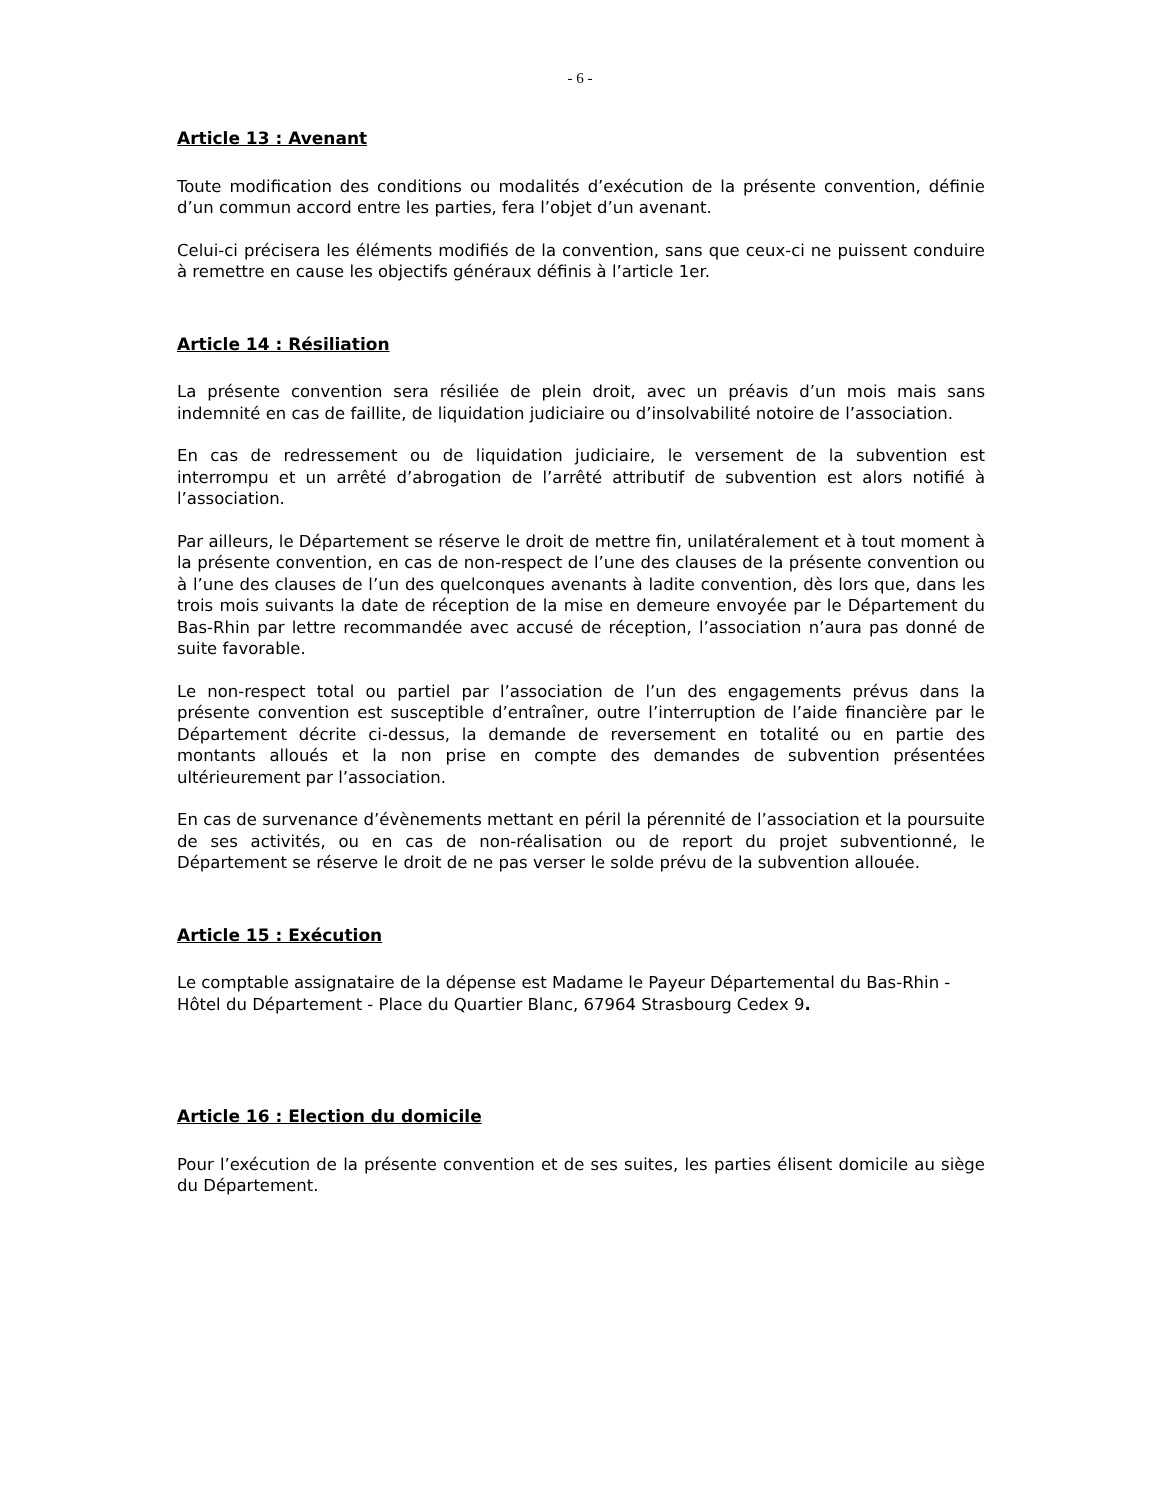- 6 -
Article 13 : Avenant
Toute modification des conditions ou modalités d’exécution de la présente convention, définie d’un commun accord entre les parties, fera l’objet d’un avenant.
Celui-ci précisera les éléments modifiés de la convention, sans que ceux-ci ne puissent conduire à remettre en cause les objectifs généraux définis à l’article 1er.
Article 14 : Résiliation
La présente convention sera résiliée de plein droit, avec un préavis d’un mois mais sans indemnité en cas de faillite, de liquidation judiciaire ou d’insolvabilité notoire de l’association.
En cas de redressement ou de liquidation judiciaire, le versement de la subvention est interrompu et un arrêté d’abrogation de l’arrêté attributif de subvention est alors notifié à l’association.
Par ailleurs, le Département se réserve le droit de mettre fin, unilatéralement et à tout moment à la présente convention, en cas de non-respect de l’une des clauses de la présente convention ou à l’une des clauses de l’un des quelconques avenants à ladite convention, dès lors que, dans les trois mois suivants la date de réception de la mise en demeure envoyée par le Département du Bas-Rhin par lettre recommandée avec accusé de réception, l’association n’aura pas donné de suite favorable.
Le non-respect total ou partiel par l’association de l’un des engagements prévus dans la présente convention est susceptible d’entraîner, outre l’interruption de l’aide financière par le Département décrite ci-dessus, la demande de reversement en totalité ou en partie des montants alloués et la non prise en compte des demandes de subvention présentées ultérieurement par l’association.
En cas de survenance d’évènements mettant en péril la pérennité de l’association et la poursuite de ses activités, ou en cas de non-réalisation ou de report du projet subventionné, le Département se réserve le droit de ne pas verser le solde prévu de la subvention allouée.
Article 15 : Exécution
Le comptable assignataire de la dépense est Madame le Payeur Départemental du Bas-Rhin - Hôtel du Département - Place du Quartier Blanc, 67964 Strasbourg Cedex 9.
Article 16 : Election du domicile
Pour l’exécution de la présente convention et de ses suites, les parties élisent domicile au siège du Département.